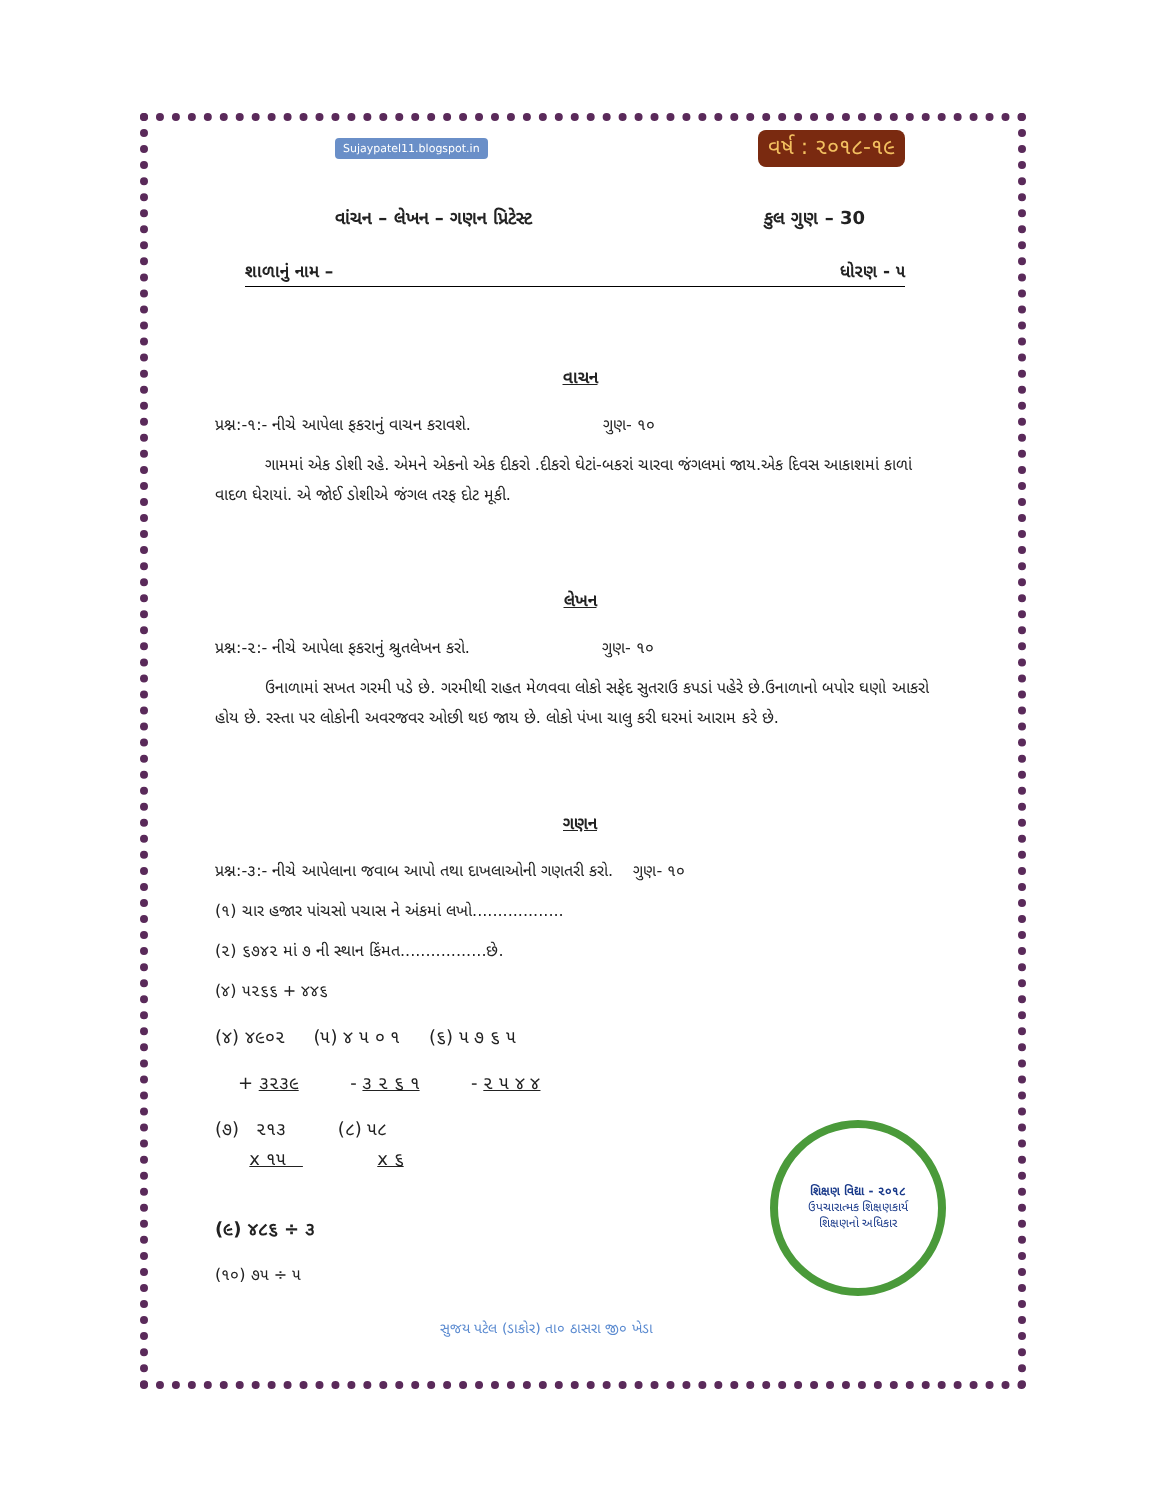Sujaypatel11.blogspot.in વર્ષ : ૨૦૧૮-૧૯
વાંચન – લેખન – ગણન પ્રિટેસ્ટ કુલ ગુણ – 30
શાળાનું નામ – ધોરણ - ૫
વાચન
પ્રશ્ન:-૧:- નીચે આપેલા ફકરાનું વાચન કરાવશે. ગુણ- ૧૦
ગામમાં એક ડોશી રહે. એમને એકનો એક દીકરો .દીકરો ઘેટાં-બકરાં ચારવા જંગલમાં જાય.એક દિવસ આકાશમાં કાળાં વાદળ ઘેરાયાં. એ જોઈ ડોશીએ જંગલ તરફ દોટ મૂકી.
લેખન
પ્રશ્ન:-૨:- નીચે આપેલા ફકરાનું શ્રુતલેખન કરો. ગુણ- ૧૦
ઉનાળામાં સખત ગરમી પડે છે. ગરમીથી રાહત મેળવવા લોકો સફેદ સુતરાઉ કપડાં પહેરે છે.ઉનાળાનો બપોર ઘણો આકરો હોય છે. રસ્તા પર લોકોની અવરજવર ઓછી થઇ જાય છે. લોકો પંખા ચાલુ કરી ઘરમાં આરામ કરે છે.
ગણન
પ્રશ્ન:-૩:- નીચે આપેલાના જવાબ આપો તથા દાખલાઓની ગણતરી કરો. ગુણ- ૧૦
(૧) ચાર હજાર પાંચસો પચાસ ને અંકમાં લખો..................
(૨) ૬૭૪૨ માં ૭ ની સ્થાન કિંમત.................છે.
(૪) ૫૨૬૬ + ૪૪૬
(૪) ૪૯૦૨ (૫) ૪ ૫ ૦ ૧ (૬) ૫ ૭ ૬ ૫
+ ૩૨૩૯ - ૩ ૨ ૬ ૧ - ૨ ૫ ૪ ૪
(૭) ૨૧૩ (૮) ૫૮
x ૧૫ x ૬
(૯) ૪૮૬ ÷ ૩
(૧૦) ૭૫ ÷ ૫
શિક્ષણ વિદ્યા - ૨૦૧૮
ઉપચારાત્મક શિક્ષણકાર્ય
શિક્ષણનો અધિકાર
સુજય પટેલ (ડાકોર) તા૦ ઠાસરા જી૦ ખેડા